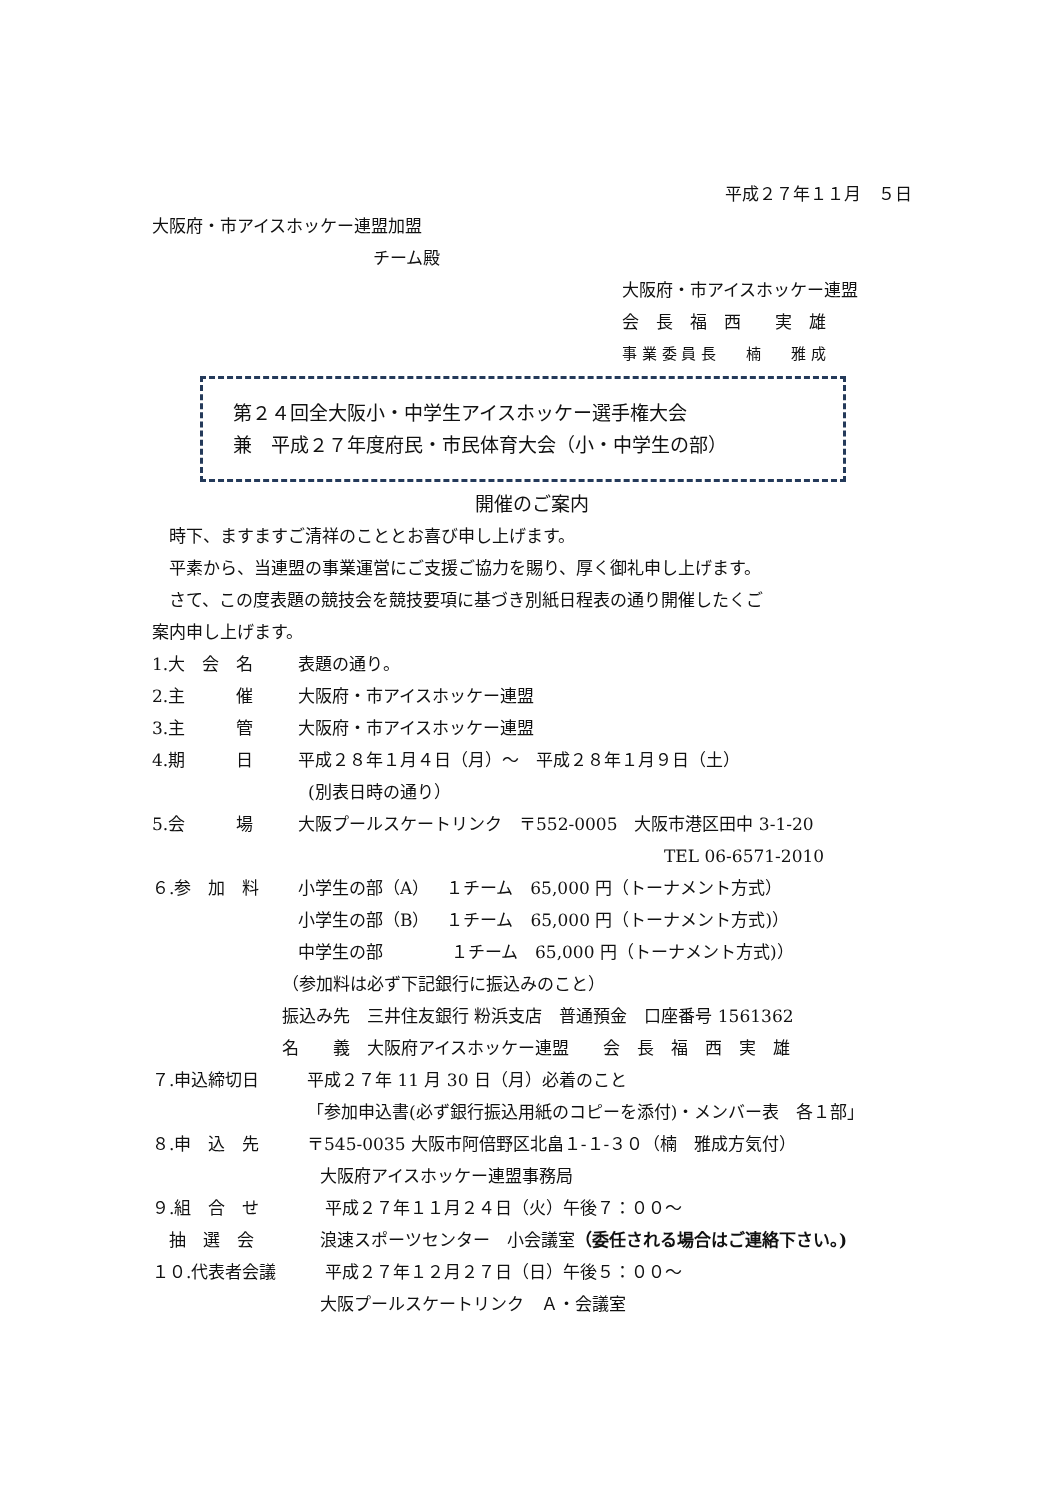平成２７年１１月　５日
大阪府・市アイスホッケー連盟加盟
　　　　　　　　　　　　　チーム殿
大阪府・市アイスホッケー連盟
会　長　福　西　　実　雄
事 業 委 員 長　　楠　　雅 成
第２４回全大阪小・中学生アイスホッケー選手権大会
兼　平成２７年度府民・市民体育大会（小・中学生の部）
開催のご案内
　時下、ますますご清祥のこととお喜び申し上げます。
　平素から、当連盟の事業運営にご支援ご協力を賜り、厚く御礼申し上げます。
　さて、この度表題の競技会を競技要項に基づき別紙日程表の通り開催したくご
案内申し上げます。
1.大　会　名 表題の通り。
2.主　　　催 大阪府・市アイスホッケー連盟
3.主　　　管 大阪府・市アイスホッケー連盟
4.期　　　日 平成２８年１月４日（月）～　平成２８年１月９日（土）
(別表日時の通り）
5.会　　　場 大阪プールスケートリンク　〒552-0005　大阪市港区田中 3-1-20
TEL 06-6571-2010
６.参　加　料 小学生の部（A）　１チーム　65,000 円（トーナメント方式）
小学生の部（B）　１チーム　65,000 円（トーナメント方式)）
中学生の部　　　　１チーム　65,000 円（トーナメント方式)）
（参加料は必ず下記銀行に振込みのこと）
振込み先　三井住友銀行 粉浜支店　普通預金　口座番号 1561362
名　　義　大阪府アイスホッケー連盟　　会　長　福　西　実　雄
７.申込締切日 平成２７年 11 月 30 日（月）必着のこと
「参加申込書(必ず銀行振込用紙のコピーを添付)・メンバー表　各１部」
８.申　込　先 〒545-0035 大阪市阿倍野区北畠１-１-３０（楠　雅成方気付）
大阪府アイスホッケー連盟事務局
９.組　合　せ 平成２７年１１月２４日（火）午後７：００～
　抽　選　会 浪速スポーツセンター　小会議室（委任される場合はご連絡下さい。)
１０.代表者会議 平成２７年１２月２７日（日）午後５：００～
大阪プールスケートリンク　Ａ・会議室